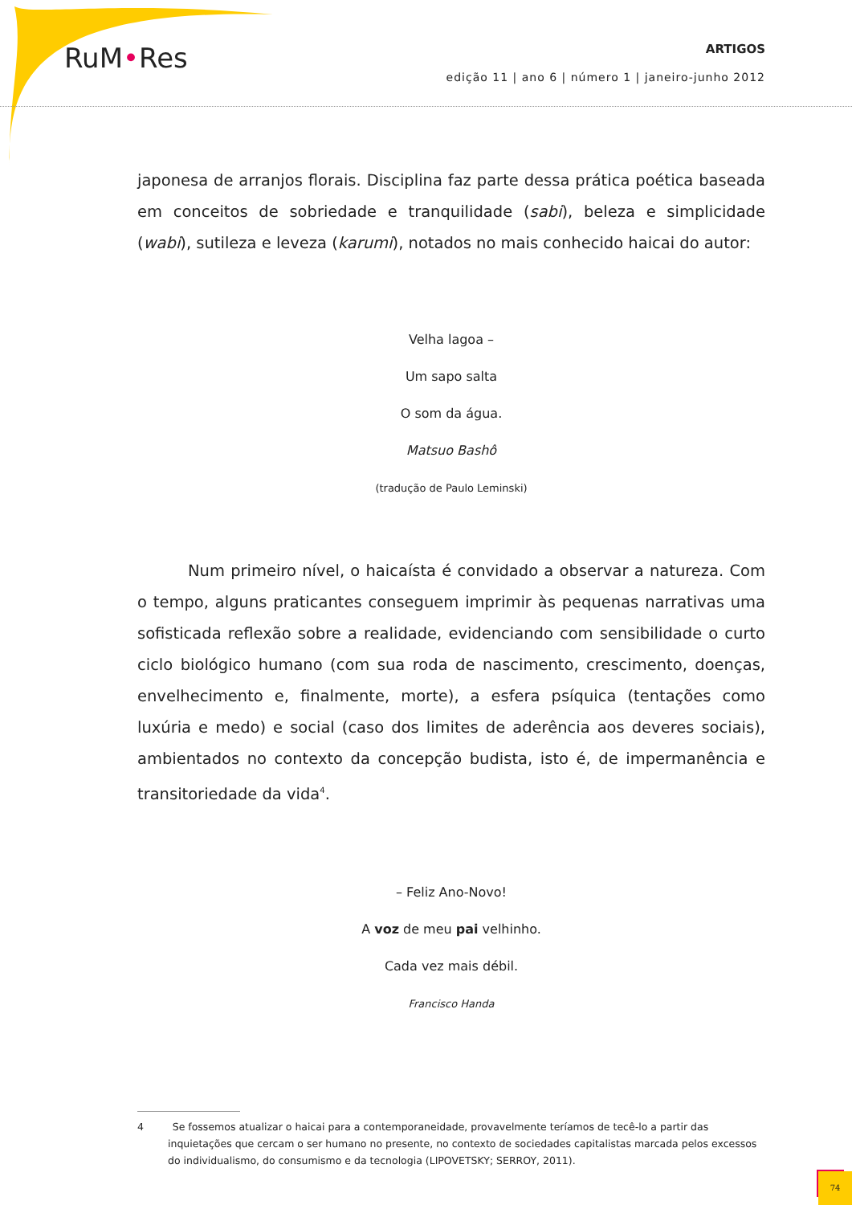RuM•Res
ARTIGOS
edição 11 | ano 6 | número 1 | janeiro-junho 2012
japonesa de arranjos florais. Disciplina faz parte dessa prática poética baseada em conceitos de sobriedade e tranquilidade (sabi), beleza e simplicidade (wabi), sutileza e leveza (karumi), notados no mais conhecido haicai do autor:
Velha lagoa –
Um sapo salta
O som da água.
Matsuo Bashô
(tradução de Paulo Leminski)
Num primeiro nível, o haicaísta é convidado a observar a natureza. Com o tempo, alguns praticantes conseguem imprimir às pequenas narrativas uma sofisticada reflexão sobre a realidade, evidenciando com sensibilidade o curto ciclo biológico humano (com sua roda de nascimento, crescimento, doenças, envelhecimento e, finalmente, morte), a esfera psíquica (tentações como luxúria e medo) e social (caso dos limites de aderência aos deveres sociais), ambientados no contexto da concepção budista, isto é, de impermanência e transitoriedade da vida<sup>4</sup>.
– Feliz Ano-Novo!
A voz de meu pai velhinho.
Cada vez mais débil.
Francisco Handa
4 Se fossemos atualizar o haicai para a contemporaneidade, provavelmente teríamos de tecê-lo a partir das inquietações que cercam o ser humano no presente, no contexto de sociedades capitalistas marcada pelos excessos do individualismo, do consumismo e da tecnologia (LIPOVETSKY; SERROY, 2011).
74